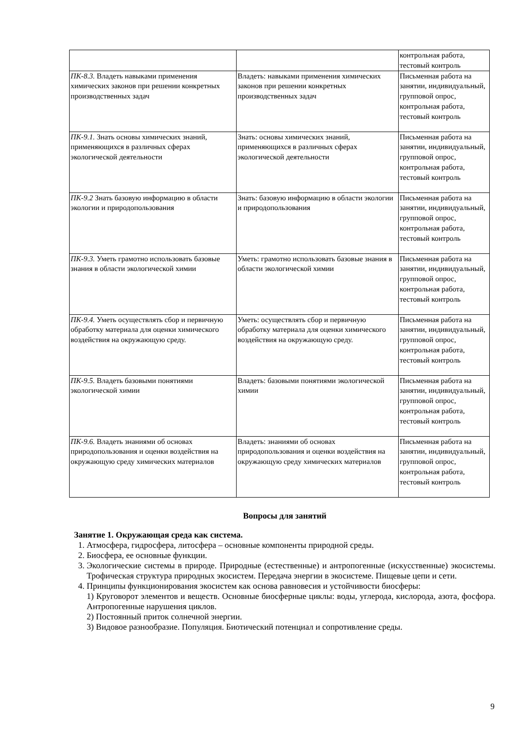| | | контрольная работа, тестовый контроль |
| ПК-8.3. Владеть навыками применения химических законов при решении конкретных производственных задач | Владеть: навыками применения химических законов при решении конкретных производственных задач | Письменная работа на занятии, индивидуальный, групповой опрос, контрольная работа, тестовый контроль |
| ПК-9.1. Знать основы химических знаний, применяющихся в различных сферах экологической деятельности | Знать: основы химических знаний, применяющихся в различных сферах экологической деятельности | Письменная работа на занятии, индивидуальный, групповой опрос, контрольная работа, тестовый контроль |
| ПК-9.2 Знать базовую информацию в области экологии и природопользования | Знать: базовую информацию в области экологии и природопользования | Письменная работа на занятии, индивидуальный, групповой опрос, контрольная работа, тестовый контроль |
| ПК-9.3. Уметь грамотно использовать базовые знания в области экологической химии | Уметь: грамотно использовать базовые знания в области экологической химии | Письменная работа на занятии, индивидуальный, групповой опрос, контрольная работа, тестовый контроль |
| ПК-9.4. Уметь осуществлять сбор и первичную обработку материала для оценки химического воздействия на окружающую среду. | Уметь: осуществлять сбор и первичную обработку материала для оценки химического воздействия на окружающую среду. | Письменная работа на занятии, индивидуальный, групповой опрос, контрольная работа, тестовый контроль |
| ПК-9.5. Владеть базовыми понятиями экологической химии | Владеть: базовыми понятиями экологической химии | Письменная работа на занятии, индивидуальный, групповой опрос, контрольная работа, тестовый контроль |
| ПК-9.6. Владеть знаниями об основах природопользования и оценки воздействия на окружающую среду химических материалов | Владеть: знаниями об основах природопользования и оценки воздействия на окружающую среду химических материалов | Письменная работа на занятии, индивидуальный, групповой опрос, контрольная работа, тестовый контроль |
Вопросы для занятий
Занятие 1. Окружающая среда как система.
1. Атмосфера, гидросфера, литосфера – основные компоненты природной среды.
2. Биосфера, ее основные функции.
3. Экологические системы в природе. Природные (естественные) и антропогенные (искусственные) экосистемы. Трофическая структура природных экосистем. Передача энергии в экосистеме. Пищевые цепи и сети.
4. Принципы функционирования экосистем как основа равновесия и устойчивости биосферы:
1) Круговорот элементов и веществ. Основные биосферные циклы: воды, углерода, кислорода, азота, фосфора. Антропогенные нарушения циклов.
2) Постоянный приток солнечной энергии.
3) Видовое разнообразие. Популяция. Биотический потенциал и сопротивление среды.
9